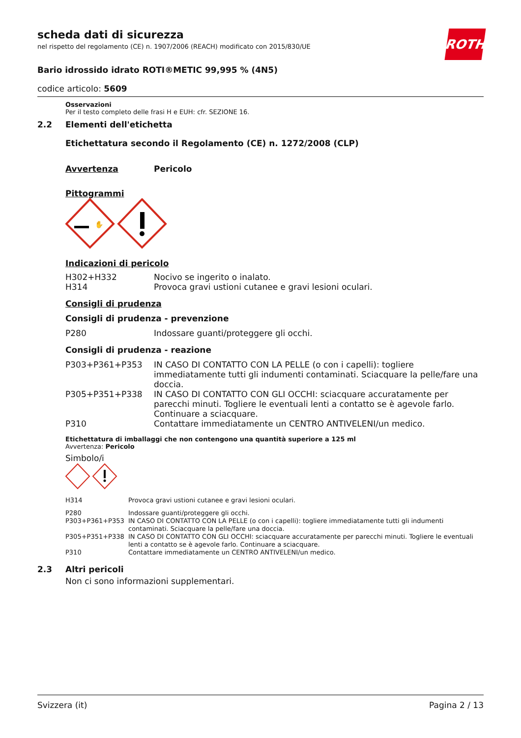ROTH
scheda dati di sicurezza
nel rispetto del regolamento (CE) n. 1907/2006 (REACH) modificato con 2015/830/UE
Bario idrossido idrato ROTI®METIC 99,995 % (4N5)
codice articolo: 5609
Osservazioni
Per il testo completo delle frasi H e EUH: cfr. SEZIONE 16.
2.2 Elementi dell'etichetta
Etichettatura secondo il Regolamento (CE) n. 1272/2008 (CLP)
Avvertenza Pericolo
Pittogrammi
✋
Indicazioni di pericolo
| H302+H332 | Nocivo se ingerito o inalato. |
| H314 | Provoca gravi ustioni cutanee e gravi lesioni oculari. |
Consigli di prudenza
Consigli di prudenza - prevenzione
| P280 | Indossare guanti/proteggere gli occhi. |
Consigli di prudenza - reazione
| P303+P361+P353 | IN CASO DI CONTATTO CON LA PELLE (o con i capelli): togliere immediatamente tutti gli indumenti contaminati. Sciacquare la pelle/fare una doccia. |
| P305+P351+P338 | IN CASO DI CONTATTO CON GLI OCCHI: sciacquare accuratamente per parecchi minuti. Togliere le eventuali lenti a contatto se è agevole farlo. Continuare a sciacquare. |
| P310 | Contattare immediatamente un CENTRO ANTIVELENI/un medico. |
Etichettatura di imballaggi che non contengono una quantità superiore a 125 ml
Avvertenza: Pericolo
Simbolo/i
| H314 | Provoca gravi ustioni cutanee e gravi lesioni oculari. |
| P280 | Indossare guanti/proteggere gli occhi. |
| P303+P361+P353 | IN CASO DI CONTATTO CON LA PELLE (o con i capelli): togliere immediatamente tutti gli indumenti contaminati. Sciacquare la pelle/fare una doccia. |
| P305+P351+P338 | IN CASO DI CONTATTO CON GLI OCCHI: sciacquare accuratamente per parecchi minuti. Togliere le eventuali lenti a contatto se è agevole farlo. Continuare a sciacquare. |
| P310 | Contattare immediatamente un CENTRO ANTIVELENI/un medico. |
2.3 Altri pericoli
Non ci sono informazioni supplementari.
Svizzera (it) Pagina 2 / 13